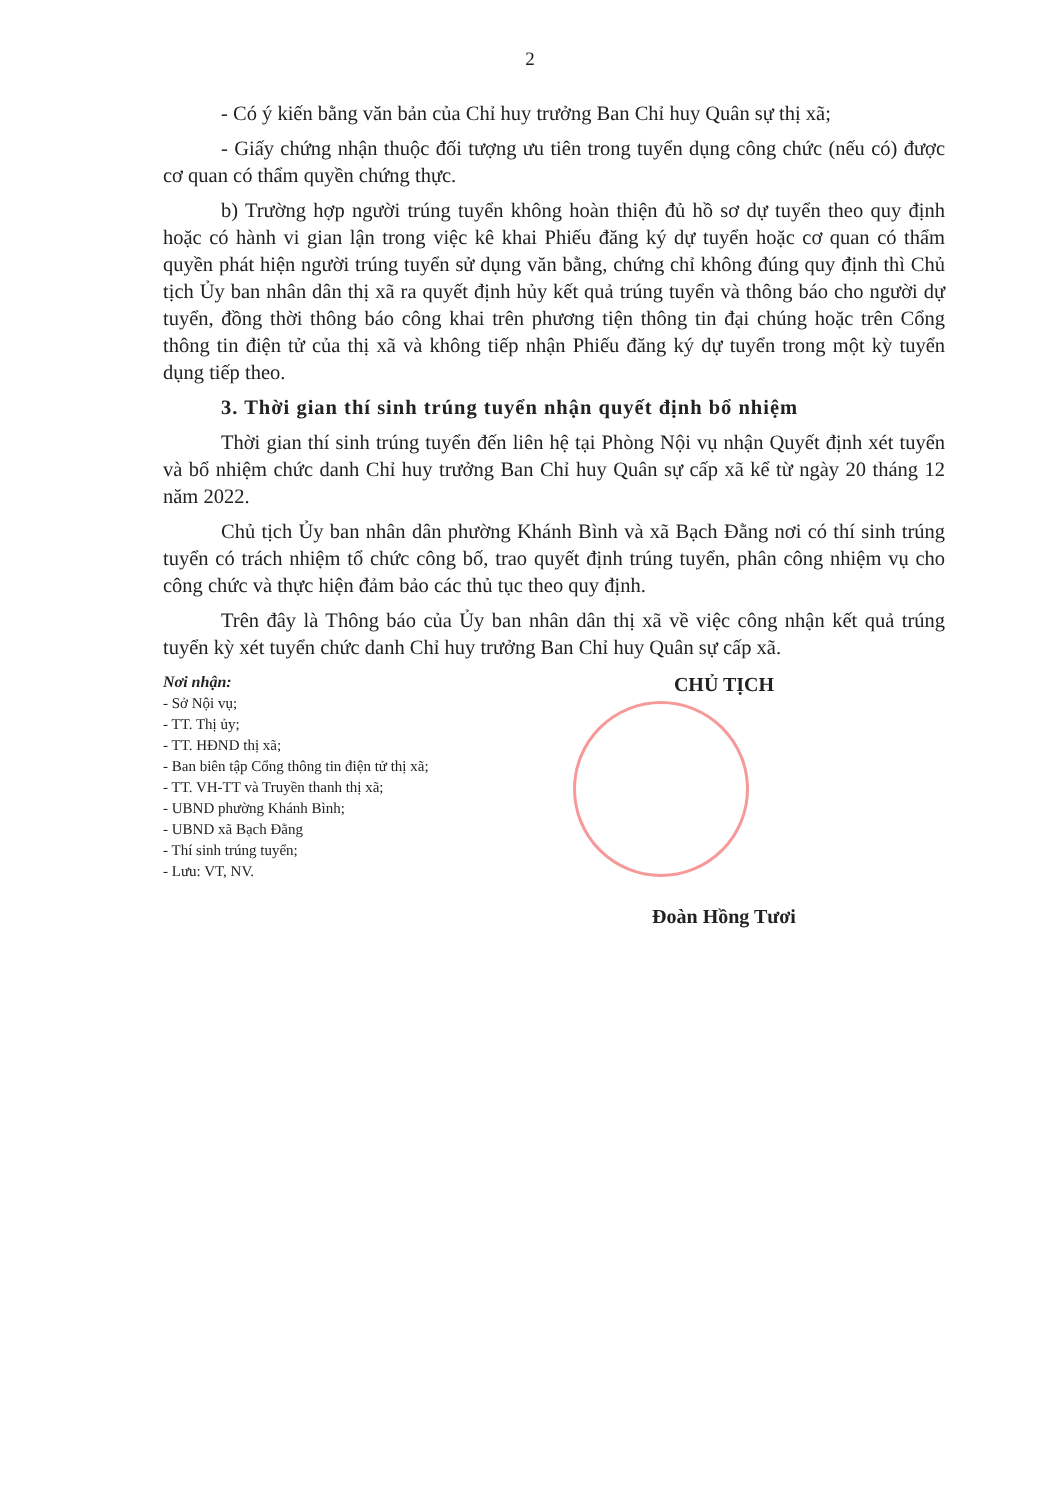2
- Có ý kiến bằng văn bản của Chỉ huy trưởng Ban Chỉ huy Quân sự thị xã;
- Giấy chứng nhận thuộc đối tượng ưu tiên trong tuyển dụng công chức (nếu có) được cơ quan có thẩm quyền chứng thực.
b) Trường hợp người trúng tuyển không hoàn thiện đủ hồ sơ dự tuyển theo quy định hoặc có hành vi gian lận trong việc kê khai Phiếu đăng ký dự tuyển hoặc cơ quan có thẩm quyền phát hiện người trúng tuyển sử dụng văn bằng, chứng chỉ không đúng quy định thì Chủ tịch Ủy ban nhân dân thị xã ra quyết định hủy kết quả trúng tuyển và thông báo cho người dự tuyển, đồng thời thông báo công khai trên phương tiện thông tin đại chúng hoặc trên Cổng thông tin điện tử của thị xã và không tiếp nhận Phiếu đăng ký dự tuyển trong một kỳ tuyển dụng tiếp theo.
3. Thời gian thí sinh trúng tuyển nhận quyết định bổ nhiệm
Thời gian thí sinh trúng tuyển đến liên hệ tại Phòng Nội vụ nhận Quyết định xét tuyển và bổ nhiệm chức danh Chỉ huy trưởng Ban Chỉ huy Quân sự cấp xã kể từ ngày 20 tháng 12 năm 2022.
Chủ tịch Ủy ban nhân dân phường Khánh Bình và xã Bạch Đằng nơi có thí sinh trúng tuyển có trách nhiệm tổ chức công bố, trao quyết định trúng tuyển, phân công nhiệm vụ cho công chức và thực hiện đảm bảo các thủ tục theo quy định.
Trên đây là Thông báo của Ủy ban nhân dân thị xã về việc công nhận kết quả trúng tuyển kỳ xét tuyển chức danh Chỉ huy trưởng Ban Chỉ huy Quân sự cấp xã.
Nơi nhận:
- Sở Nội vụ;
- TT. Thị ủy;
- TT. HĐND thị xã;
- Ban biên tập Cổng thông tin điện tử thị xã;
- TT. VH-TT và Truyền thanh thị xã;
- UBND phường Khánh Bình;
- UBND xã Bạch Đằng
- Thí sinh trúng tuyển;
- Lưu: VT, NV.
CHỦ TỊCH
Đoàn Hồng Tươi